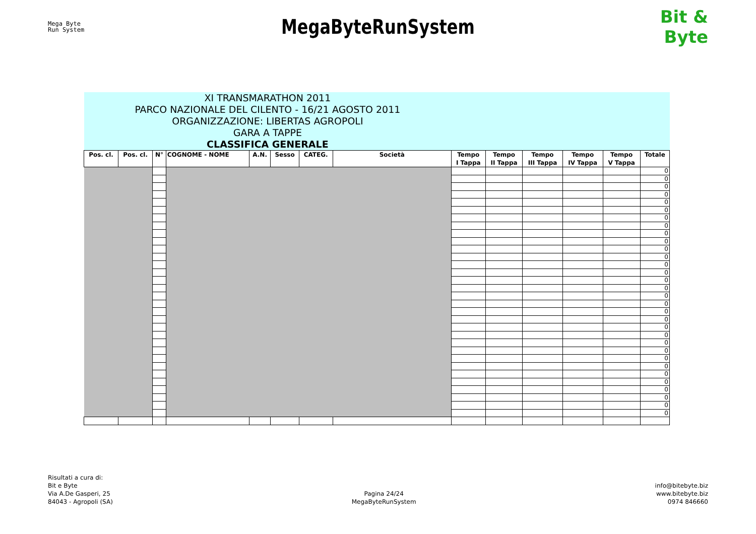Mega Byte
Run System
MegaByteRunSystem
Bit & Byte
| XI TRANSMARATHON 2011 PARCO NAZIONALE DEL CILENTO - 16/21 AGOSTO 2011 ORGANIZZAZIONE: LIBERTAS AGROPOLI GARA A TAPPE CLASSIFICA GENERALE | | | | | | | | | | | | | |
| Pos. cl. | Pos. cl. | N° | COGNOME - NOME | A.N. | Sesso | CATEG. | Società | Tempo I Tappa | Tempo II Tappa | Tempo III Tappa | Tempo IV Tappa | Tempo V Tappa | Totale |
| | | | | | | | | | | | | | 0 |
| | | | | | | | | | | | | | 0 |
| | | | | | | | | | | | | | 0 |
| | | | | | | | | | | | | | 0 |
| | | | | | | | | | | | | | 0 |
| | | | | | | | | | | | | | 0 |
| | | | | | | | | | | | | | 0 |
| | | | | | | | | | | | | | 0 |
| | | | | | | | | | | | | | 0 |
| | | | | | | | | | | | | | 0 |
| | | | | | | | | | | | | | 0 |
| | | | | | | | | | | | | | 0 |
| | | | | | | | | | | | | | 0 |
| | | | | | | | | | | | | | 0 |
| | | | | | | | | | | | | | 0 |
| | | | | | | | | | | | | | 0 |
| | | | | | | | | | | | | | 0 |
| | | | | | | | | | | | | | 0 |
| | | | | | | | | | | | | | 0 |
| | | | | | | | | | | | | | 0 |
| | | | | | | | | | | | | | 0 |
| | | | | | | | | | | | | | 0 |
| | | | | | | | | | | | | | 0 |
| | | | | | | | | | | | | | 0 |
| | | | | | | | | | | | | | 0 |
| | | | | | | | | | | | | | 0 |
| | | | | | | | | | | | | | 0 |
| | | | | | | | | | | | | | 0 |
| | | | | | | | | | | | | | 0 |
| | | | | | | | | | | | | | 0 |
| | | | | | | | | | | | | | 0 |
| | | | | | | | | | | | | | 0 |
Risultati a cura di:
Bit e Byte
Via A.De Gasperi, 25
84043 - Agropoli (SA)
Pagina 24/24
MegaByteRunSystem
info@bitebyte.biz
www.bitebyte.biz
0974 846660